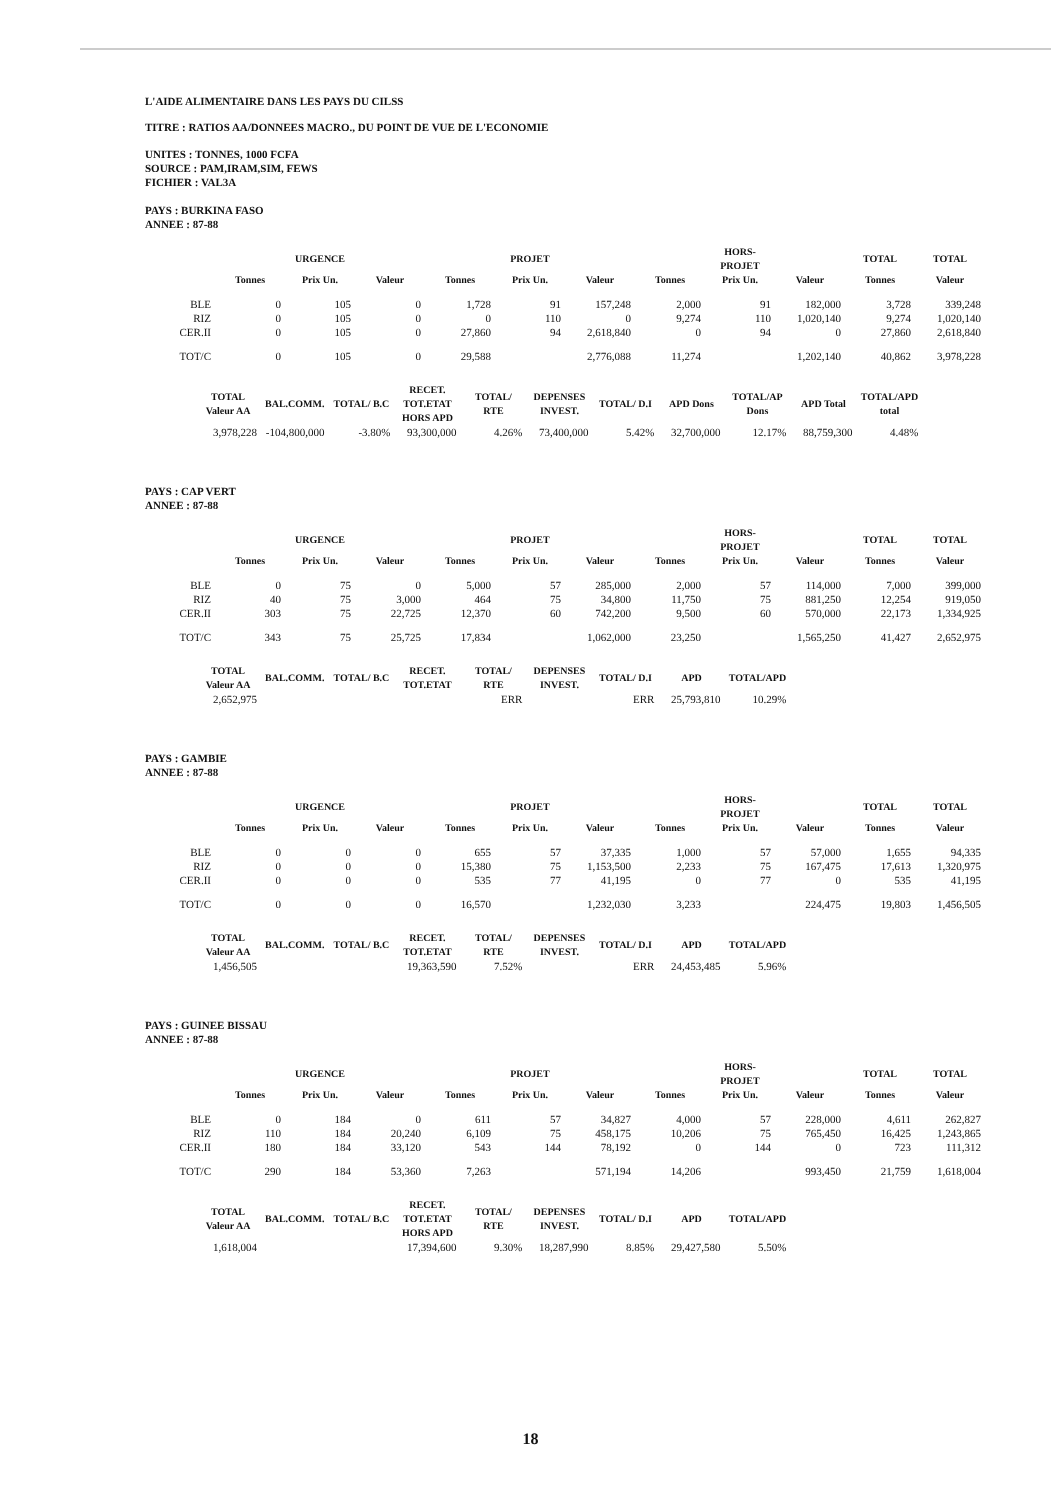L'AIDE ALIMENTAIRE DANS LES PAYS DU CILSS
TITRE : RATIOS AA/DONNEES MACRO., DU POINT DE VUE DE L'ECONOMIE
UNITES : TONNES, 1000 FCFA
SOURCE : PAM,IRAM,SIM, FEWS
FICHIER : VAL3A
PAYS : BURKINA FASO
ANNEE : 87-88
| | | URGENCE | | | PROJET | | | HORS-PROJET | | TOTAL | TOTAL |
| --- | --- | --- | --- | --- | --- | --- | --- | --- | --- | --- | --- |
| | Tonnes | Prix Un. | Valeur | Tonnes | Prix Un. | Valeur | Tonnes | Prix Un. | Valeur | Tonnes | Valeur |
| BLE | 0 | 105 | 0 | 1,728 | 91 | 157,248 | 2,000 | 91 | 182,000 | 3,728 | 339,248 |
| RIZ | 0 | 105 | 0 | 0 | 110 | 0 | 9,274 | 110 | 1,020,140 | 9,274 | 1,020,140 |
| CER.II | 0 | 105 | 0 | 27,860 | 94 | 2,618,840 | 0 | 94 | 0 | 27,860 | 2,618,840 |
| TOT/C | 0 | 105 | 0 | 29,588 | | 2,776,088 | 11,274 | | 1,202,140 | 40,862 | 3,978,228 |
| TOTAL Valeur AA | BAL.COMM. | TOTAL/ B.C | RECET. TOT.ETAT HORS APD | TOTAL/ RTE | DEPENSES INVEST. | TOTAL/ D.I | APD Dons | TOTAL/AP Dons | APD Total | TOTAL/APD total |
| --- | --- | --- | --- | --- | --- | --- | --- | --- | --- | --- |
| 3,978,228 | -104,800,000 | -3.80% | 93,300,000 | 4.26% | 73,400,000 | 5.42% | 32,700,000 | 12.17% | 88,759,300 | 4.48% |
PAYS : CAP VERT
ANNEE : 87-88
| | | URGENCE | | | PROJET | | | HORS-PROJET | | TOTAL | TOTAL |
| --- | --- | --- | --- | --- | --- | --- | --- | --- | --- | --- | --- |
| | Tonnes | Prix Un. | Valeur | Tonnes | Prix Un. | Valeur | Tonnes | Prix Un. | Valeur | Tonnes | Valeur |
| BLE | 0 | 75 | 0 | 5,000 | 57 | 285,000 | 2,000 | 57 | 114,000 | 7,000 | 399,000 |
| RIZ | 40 | 75 | 3,000 | 464 | 75 | 34,800 | 11,750 | 75 | 881,250 | 12,254 | 919,050 |
| CER.II | 303 | 75 | 22,725 | 12,370 | 60 | 742,200 | 9,500 | 60 | 570,000 | 22,173 | 1,334,925 |
| TOT/C | 343 | 75 | 25,725 | 17,834 | | 1,062,000 | 23,250 | | 1,565,250 | 41,427 | 2,652,975 |
| TOTAL Valeur AA | BAL.COMM. | TOTAL/ B.C | RECET. TOT.ETAT | TOTAL/ RTE | DEPENSES INVEST. | TOTAL/ D.I | APD | TOTAL/APD |
| --- | --- | --- | --- | --- | --- | --- | --- | --- |
| 2,652,975 | | | | ERR | | ERR | 25,793,810 | 10.29% |
PAYS : GAMBIE
ANNEE : 87-88
| | | URGENCE | | | PROJET | | | HORS-PROJET | | TOTAL | TOTAL |
| --- | --- | --- | --- | --- | --- | --- | --- | --- | --- | --- | --- |
| | Tonnes | Prix Un. | Valeur | Tonnes | Prix Un. | Valeur | Tonnes | Prix Un. | Valeur | Tonnes | Valeur |
| BLE | 0 | 0 | 0 | 655 | 57 | 37,335 | 1,000 | 57 | 57,000 | 1,655 | 94,335 |
| RIZ | 0 | 0 | 0 | 15,380 | 75 | 1,153,500 | 2,233 | 75 | 167,475 | 17,613 | 1,320,975 |
| CER.II | 0 | 0 | 0 | 535 | 77 | 41,195 | 0 | 77 | 0 | 535 | 41,195 |
| TOT/C | 0 | 0 | 0 | 16,570 | | 1,232,030 | 3,233 | | 224,475 | 19,803 | 1,456,505 |
| TOTAL Valeur AA | BAL.COMM. | TOTAL/ B.C | RECET. TOT.ETAT | TOTAL/ RTE | DEPENSES INVEST. | TOTAL/ D.I | APD | TOTAL/APD |
| --- | --- | --- | --- | --- | --- | --- | --- | --- |
| 1,456,505 | | | 19,363,590 | 7.52% | | ERR | 24,453,485 | 5.96% |
PAYS : GUINEE BISSAU
ANNEE : 87-88
| | | URGENCE | | | PROJET | | | HORS-PROJET | | TOTAL | TOTAL |
| --- | --- | --- | --- | --- | --- | --- | --- | --- | --- | --- | --- |
| | Tonnes | Prix Un. | Valeur | Tonnes | Prix Un. | Valeur | Tonnes | Prix Un. | Valeur | Tonnes | Valeur |
| BLE | 0 | 184 | 0 | 611 | 57 | 34,827 | 4,000 | 57 | 228,000 | 4,611 | 262,827 |
| RIZ | 110 | 184 | 20,240 | 6,109 | 75 | 458,175 | 10,206 | 75 | 765,450 | 16,425 | 1,243,865 |
| CER.II | 180 | 184 | 33,120 | 543 | 144 | 78,192 | 0 | 144 | 0 | 723 | 111,312 |
| TOT/C | 290 | 184 | 53,360 | 7,263 | | 571,194 | 14,206 | | 993,450 | 21,759 | 1,618,004 |
| TOTAL Valeur AA | BAL.COMM. | TOTAL/ B.C | RECET. TOT.ETAT HORS APD | TOTAL/ RTE | DEPENSES INVEST. | TOTAL/ D.I | APD | TOTAL/APD |
| --- | --- | --- | --- | --- | --- | --- | --- | --- |
| 1,618,004 | | | 17,394,600 | 9.30% | 18,287,990 | 8.85% | 29,427,580 | 5.50% |
18